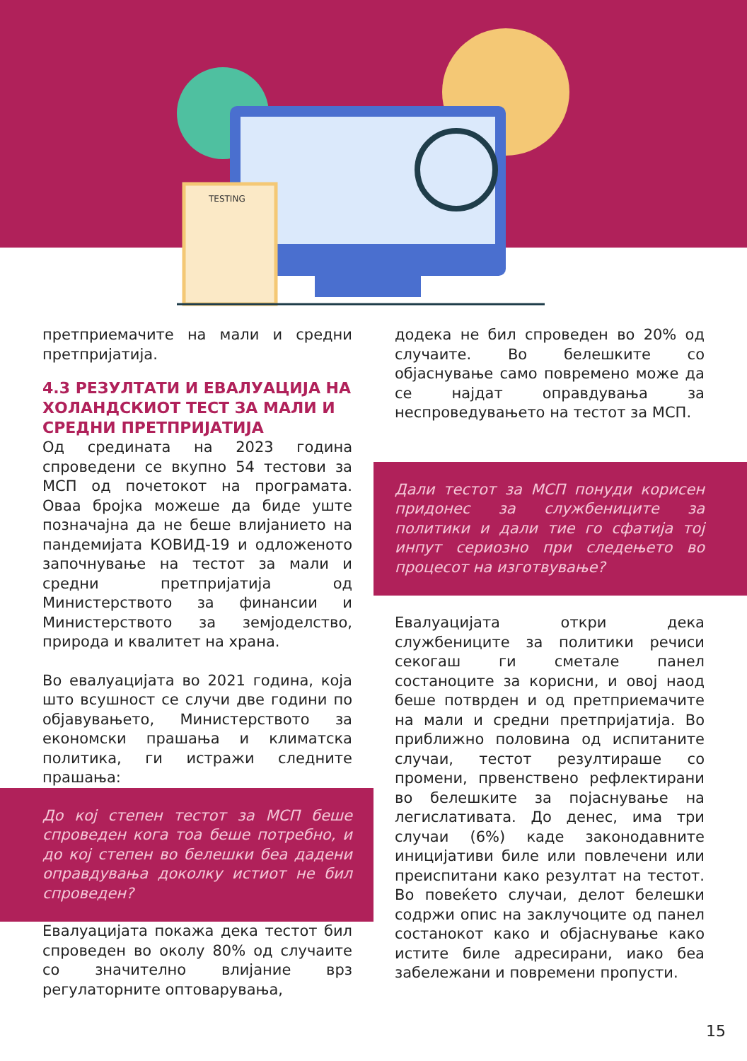TESTING
претприемачите на мали и средни претпријатија.
4.3 РЕЗУЛТАТИ И ЕВАЛУАЦИЈА НА ХОЛАНДСКИОТ ТЕСТ ЗА МАЛИ И СРЕДНИ ПРЕТПРИЈАТИЈА
Од средината на 2023 година спроведени се вкупно 54 тестови за МСП од почетокот на програмата. Оваа бројка можеше да биде уште позначајна да не беше влијанието на пандемијата КОВИД-19 и одложеното започнување на тестот за мали и средни претпријатија од Министерството за финансии и Министерството за земјоделство, природа и квалитет на храна.
Во евалуацијата во 2021 година, која што всушност се случи две години по објавувањето, Министерството за економски прашања и климатска политика, ги истражи следните прашања:
До кој степен тестот за МСП беше спроведен кога тоа беше потребно, и до кој степен во белешки беа дадени оправдувања доколку истиот не бил спроведен?
Евалуацијата покажа дека тестот бил спроведен во околу 80% од случаите со значително влијание врз регулаторните оптоварувања,
додека не бил спроведен во 20% од случаите. Во белешките со објаснување само повремено може да се најдат оправдувања за неспроведувањето на тестот за МСП.
Дали тестот за МСП понуди корисен придонес за службениците за политики и дали тие го сфатија тој инпут сериозно при следењето во процесот на изготвување?
Евалуацијата откри дека службениците за политики речиси секогаш ги сметале панел состаноците за корисни, и овој наод беше потврден и од претприемачите на мали и средни претпријатија. Во приближно половина од испитаните случаи, тестот резултираше со промени, првенствено рефлектирани во белешките за појаснување на легислативата. До денес, има три случаи (6%) каде законодавните иницијативи биле или повлечени или преиспитани како резултат на тестот. Во повеќето случаи, делот белешки содржи опис на заклучоците од панел состанокот како и објаснување како истите биле адресирани, иако беа забележани и повремени пропусти.
15